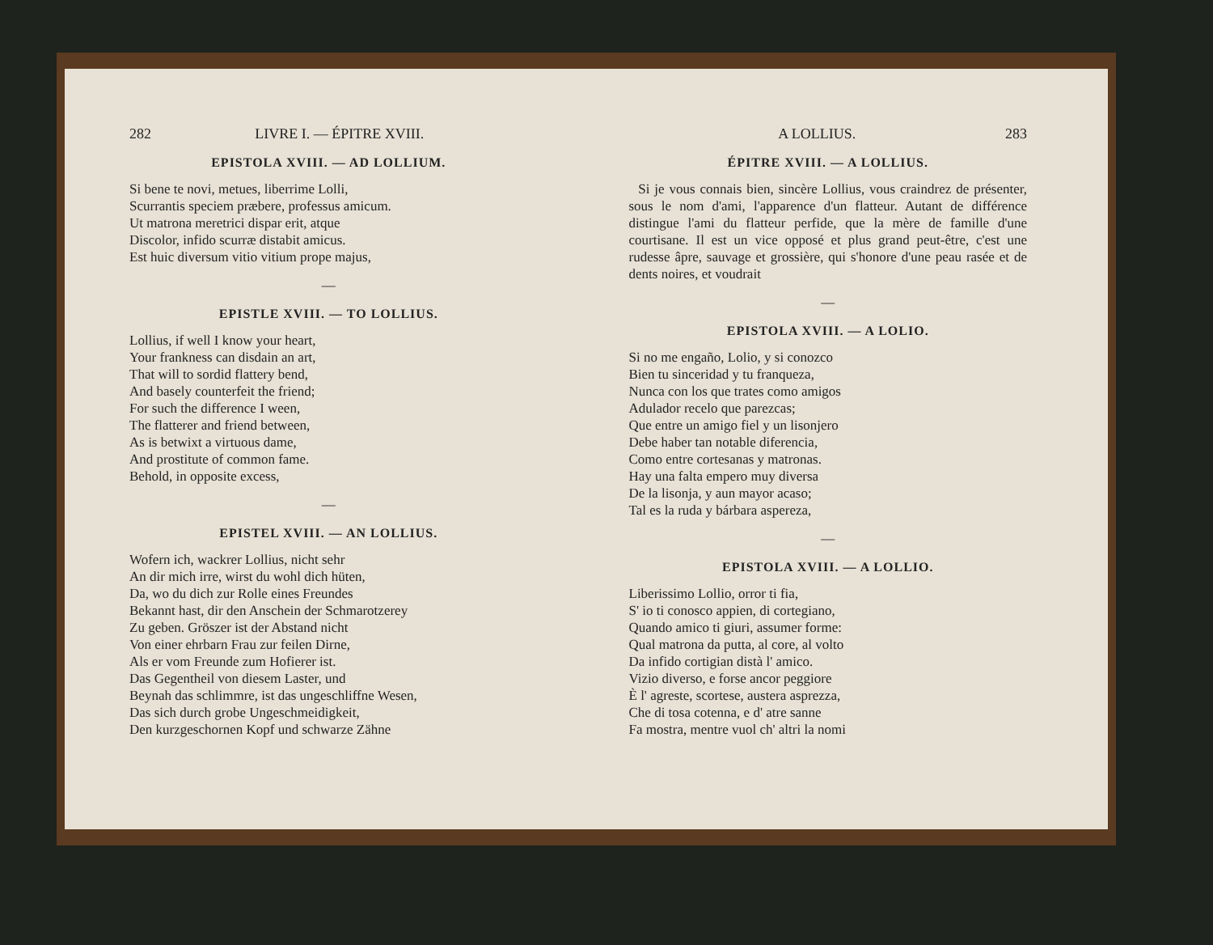282 LIVRE I. — ÉPITRE XVIII.
EPISTOLA XVIII. — AD LOLLIUM.
Si bene te novi, metues, liberrime Lolli,
Scurrantis speciem præbere, professus amicum.
Ut matrona meretrici dispar erit, atque
Discolor, infido scurræ distabit amicus.
Est huic diversum vitio vitium prope majus,
—
EPISTLE XVIII. — TO LOLLIUS.
Lollius, if well I know your heart,
Your frankness can disdain an art,
That will to sordid flattery bend,
And basely counterfeit the friend;
For such the difference I ween,
The flatterer and friend between,
As is betwixt a virtuous dame,
And prostitute of common fame.
Behold, in opposite excess,
—
EPISTEL XVIII. — AN LOLLIUS.
Wofern ich, wackrer Lollius, nicht sehr
An dir mich irre, wirst du wohl dich hüten,
Da, wo du dich zur Rolle eines Freundes
Bekannt hast, dir den Anschein der Schmarotzerey
Zu geben. Gröszer ist der Abstand nicht
Von einer ehrbarn Frau zur feilen Dirne,
Als er vom Freunde zum Hofierer ist.
Das Gegentheil von diesem Laster, und
Beynah das schlimmre, ist das ungeschliffne Wesen,
Das sich durch grobe Ungeschmeidigkeit,
Den kurzgeschornen Kopf und schwarze Zähne
A LOLLIUS. 283
ÉPITRE XVIII. — A LOLLIUS.
Si je vous connais bien, sincère Lollius, vous craindrez de présenter, sous le nom d'ami, l'apparence d'un flatteur. Autant de différence distingue l'ami du flatteur perfide, que la mère de famille d'une courtisane. Il est un vice opposé et plus grand peut-être, c'est une rudesse âpre, sauvage et grossière, qui s'honore d'une peau rasée et de dents noires, et voudrait
—
EPISTOLA XVIII. — A LOLIO.
Si no me engaño, Lolio, y si conozco
Bien tu sinceridad y tu franqueza,
Nunca con los que trates como amigos
Adulador recelo que parezcas;
Que entre un amigo fiel y un lisonjero
Debe haber tan notable diferencia,
Como entre cortesanas y matronas.
Hay una falta empero muy diversa
De la lisonja, y aun mayor acaso;
Tal es la ruda y bárbara aspereza,
—
EPISTOLA XVIII. — A LOLLIO.
Liberissimo Lollio, orror ti fia,
S' io ti conosco appien, di cortegiano,
Quando amico ti giuri, assumer forme:
Qual matrona da putta, al core, al volto
Da infido cortigian distà l' amico.
Vizio diverso, e forse ancor peggiore
È l' agreste, scortese, austera asprezza,
Che di tosa cotenna, e d' atre sanne
Fa mostra, mentre vuol ch' altri la nomi